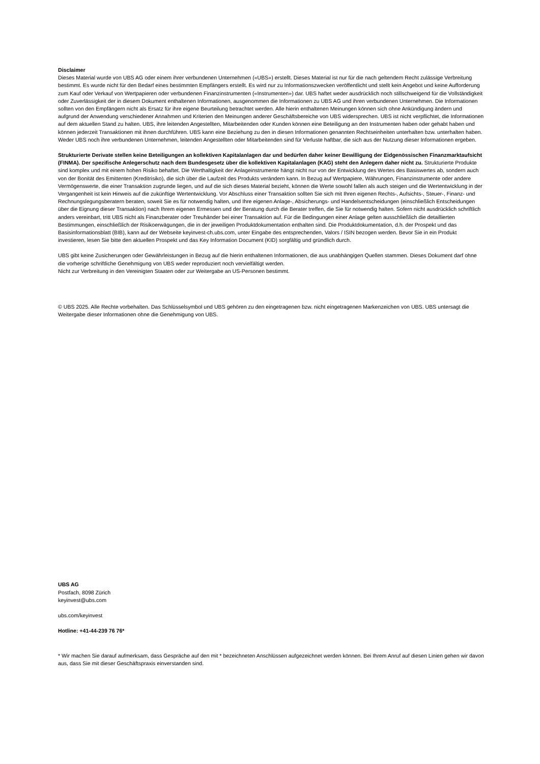Disclaimer
Dieses Material wurde von UBS AG oder einem ihrer verbundenen Unternehmen («UBS») erstellt. Dieses Material ist nur für die nach geltendem Recht zulässige Verbreitung bestimmt. Es wurde nicht für den Bedarf eines bestimmten Empfängers erstellt. Es wird nur zu Informationszwecken veröffentlicht und stellt kein Angebot und keine Aufforderung zum Kauf oder Verkauf von Wertpapieren oder verbundenen Finanzinstrumenten («Instrumenten») dar. UBS haftet weder ausdrücklich noch stillschweigend für die Vollständigkeit oder Zuverlässigkeit der in diesem Dokument enthaltenen Informationen, ausgenommen die Informationen zu UBS AG und ihren verbundenen Unternehmen. Die Informationen sollten von den Empfängern nicht als Ersatz für ihre eigene Beurteilung betrachtet werden. Alle hierin enthaltenen Meinungen können sich ohne Ankündigung ändern und aufgrund der Anwendung verschiedener Annahmen und Kriterien den Meinungen anderer Geschäftsbereiche von UBS widersprechen. UBS ist nicht verpflichtet, die Informationen auf dem aktuellen Stand zu halten. UBS, ihre leitenden Angestellten, Mitarbeitenden oder Kunden können eine Beteiligung an den Instrumenten haben oder gehabt haben und können jederzeit Transaktionen mit ihnen durchführen. UBS kann eine Beziehung zu den in diesen Informationen genannten Rechtseinheiten unterhalten bzw. unterhalten haben. Weder UBS noch ihre verbundenen Unternehmen, leitenden Angestellten oder Mitarbeitenden sind für Verluste haftbar, die sich aus der Nutzung dieser Informationen ergeben.
Strukturierte Derivate stellen keine Beteiligungen an kollektiven Kapitalanlagen dar und bedürfen daher keiner Bewilligung der Eidgenössischen Finanzmarktaufsicht (FINMA). Der spezifische Anlegerschutz nach dem Bundesgesetz über die kollektiven Kapitalanlagen (KAG) steht den Anlegern daher nicht zu. Strukturierte Produkte sind komplex und mit einem hohen Risiko behaftet. Die Werthaltigkeit der Anlageinstrumente hängt nicht nur von der Entwicklung des Wertes des Basiswertes ab, sondern auch von der Bonität des Emittenten (Kreditrisiko), die sich über die Laufzeit des Produkts verändern kann. In Bezug auf Wertpapiere, Währungen, Finanzinstrumente oder andere Vermögenswerte, die einer Transaktion zugrunde liegen, und auf die sich dieses Material bezieht, können die Werte sowohl fallen als auch steigen und die Wertentwicklung in der Vergangenheit ist kein Hinweis auf die zukünftige Wertentwicklung. Vor Abschluss einer Transaktion sollten Sie sich mit Ihren eigenen Rechts-, Aufsichts-, Steuer-, Finanz- und Rechnungslegungsberatern beraten, soweit Sie es für notwendig halten, und Ihre eigenen Anlage-, Absicherungs- und Handelsentscheidungen (einschließlich Entscheidungen über die Eignung dieser Transaktion) nach Ihrem eigenen Ermessen und der Beratung durch die Berater treffen, die Sie für notwendig halten. Sofern nicht ausdrücklich schriftlich anders vereinbart, tritt UBS nicht als Finanzberater oder Treuhänder bei einer Transaktion auf. Für die Bedingungen einer Anlage gelten ausschließlich die detaillierten Bestimmungen, einschließlich der Risikoerwägungen, die in der jeweiligen Produktdokumentation enthalten sind. Die Produktdokumentation, d.h. der Prospekt und das Basisinformationsblatt (BIB), kann auf der Webseite keyinvest-ch.ubs.com, unter Eingabe des entsprechenden, Valors / ISIN bezogen werden. Bevor Sie in ein Produkt investieren, lesen Sie bitte den aktuellen Prospekt und das Key Information Document (KID) sorgfältig und gründlich durch.
UBS gibt keine Zusicherungen oder Gewährleistungen in Bezug auf die hierin enthaltenen Informationen, die aus unabhängigen Quellen stammen. Dieses Dokument darf ohne die vorherige schriftliche Genehmigung von UBS weder reproduziert noch vervielfältigt werden.
Nicht zur Verbreitung in den Vereinigten Staaten oder zur Weitergabe an US-Personen bestimmt.
© UBS 2025. Alle Rechte vorbehalten. Das Schlüsselsymbol und UBS gehören zu den eingetragenen bzw. nicht eingetragenen Markenzeichen von UBS. UBS untersagt die Weitergabe dieser Informationen ohne die Genehmigung von UBS.
UBS AG
Postfach, 8098 Zürich
keyinvest@ubs.com
ubs.com/keyinvest
Hotline: +41-44-239 76 76*
* Wir machen Sie darauf aufmerksam, dass Gespräche auf den mit * bezeichneten Anschlüssen aufgezeichnet werden können. Bei Ihrem Anruf auf diesen Linien gehen wir davon aus, dass Sie mit dieser Geschäftspraxis einverstanden sind.